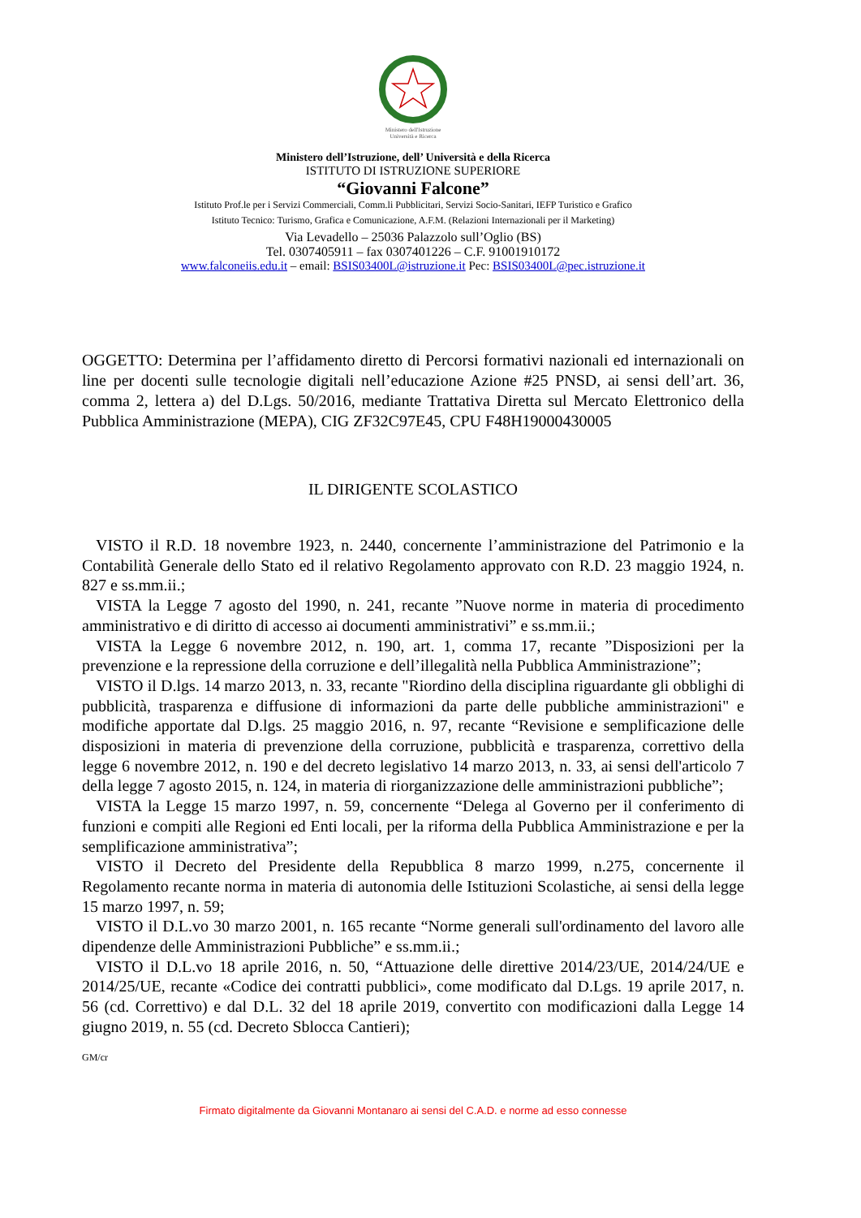Ministero dell'Istruzione
Università e Ricerca
Ministero dell’Istruzione, dell’ Università e della Ricerca
ISTITUTO DI ISTRUZIONE SUPERIORE
“Giovanni Falcone”
Istituto Prof.le per i Servizi Commerciali, Comm.li Pubblicitari, Servizi Socio-Sanitari, IEFP Turistico e Grafico
Istituto Tecnico: Turismo, Grafica e Comunicazione, A.F.M. (Relazioni Internazionali per il Marketing)
Via Levadello – 25036 Palazzolo sull’Oglio (BS)
Tel. 0307405911 – fax 0307401226 – C.F. 91001910172
www.falconeiis.edu.it – email: BSIS03400L@istruzione.it Pec: BSIS03400L@pec.istruzione.it
OGGETTO: Determina per l’affidamento diretto di Percorsi formativi nazionali ed internazionali on line per docenti sulle tecnologie digitali nell’educazione Azione #25 PNSD, ai sensi dell’art. 36, comma 2, lettera a) del D.Lgs. 50/2016, mediante Trattativa Diretta sul Mercato Elettronico della Pubblica Amministrazione (MEPA), CIG ZF32C97E45, CPU F48H19000430005
IL DIRIGENTE SCOLASTICO
VISTO il R.D. 18 novembre 1923, n. 2440, concernente l’amministrazione del Patrimonio e la Contabilità Generale dello Stato ed il relativo Regolamento approvato con R.D. 23 maggio 1924, n. 827 e ss.mm.ii.;
VISTA la Legge 7 agosto del 1990, n. 241, recante ”Nuove norme in materia di procedimento amministrativo e di diritto di accesso ai documenti amministrativi” e ss.mm.ii.;
VISTA la Legge 6 novembre 2012, n. 190, art. 1, comma 17, recante ”Disposizioni per la prevenzione e la repressione della corruzione e dell’illegalità nella Pubblica Amministrazione”;
VISTO il D.lgs. 14 marzo 2013, n. 33, recante "Riordino della disciplina riguardante gli obblighi di pubblicità, trasparenza e diffusione di informazioni da parte delle pubbliche amministrazioni" e modifiche apportate dal D.lgs. 25 maggio 2016, n. 97, recante “Revisione e semplificazione delle disposizioni in materia di prevenzione della corruzione, pubblicità e trasparenza, correttivo della legge 6 novembre 2012, n. 190 e del decreto legislativo 14 marzo 2013, n. 33, ai sensi dell'articolo 7 della legge 7 agosto 2015, n. 124, in materia di riorganizzazione delle amministrazioni pubbliche”;
VISTA la Legge 15 marzo 1997, n. 59, concernente “Delega al Governo per il conferimento di funzioni e compiti alle Regioni ed Enti locali, per la riforma della Pubblica Amministrazione e per la semplificazione amministrativa”;
VISTO il Decreto del Presidente della Repubblica 8 marzo 1999, n.275, concernente il Regolamento recante norma in materia di autonomia delle Istituzioni Scolastiche, ai sensi della legge 15 marzo 1997, n. 59;
VISTO il D.L.vo 30 marzo 2001, n. 165 recante “Norme generali sull'ordinamento del lavoro alle dipendenze delle Amministrazioni Pubbliche” e ss.mm.ii.;
VISTO il D.L.vo 18 aprile 2016, n. 50, “Attuazione delle direttive 2014/23/UE, 2014/24/UE e 2014/25/UE, recante «Codice dei contratti pubblici», come modificato dal D.Lgs. 19 aprile 2017, n. 56 (cd. Correttivo) e dal D.L. 32 del 18 aprile 2019, convertito con modificazioni dalla Legge 14 giugno 2019, n. 55 (cd. Decreto Sblocca Cantieri);
GM/cr
Firmato digitalmente da Giovanni Montanaro ai sensi del C.A.D. e norme ad esso connesse